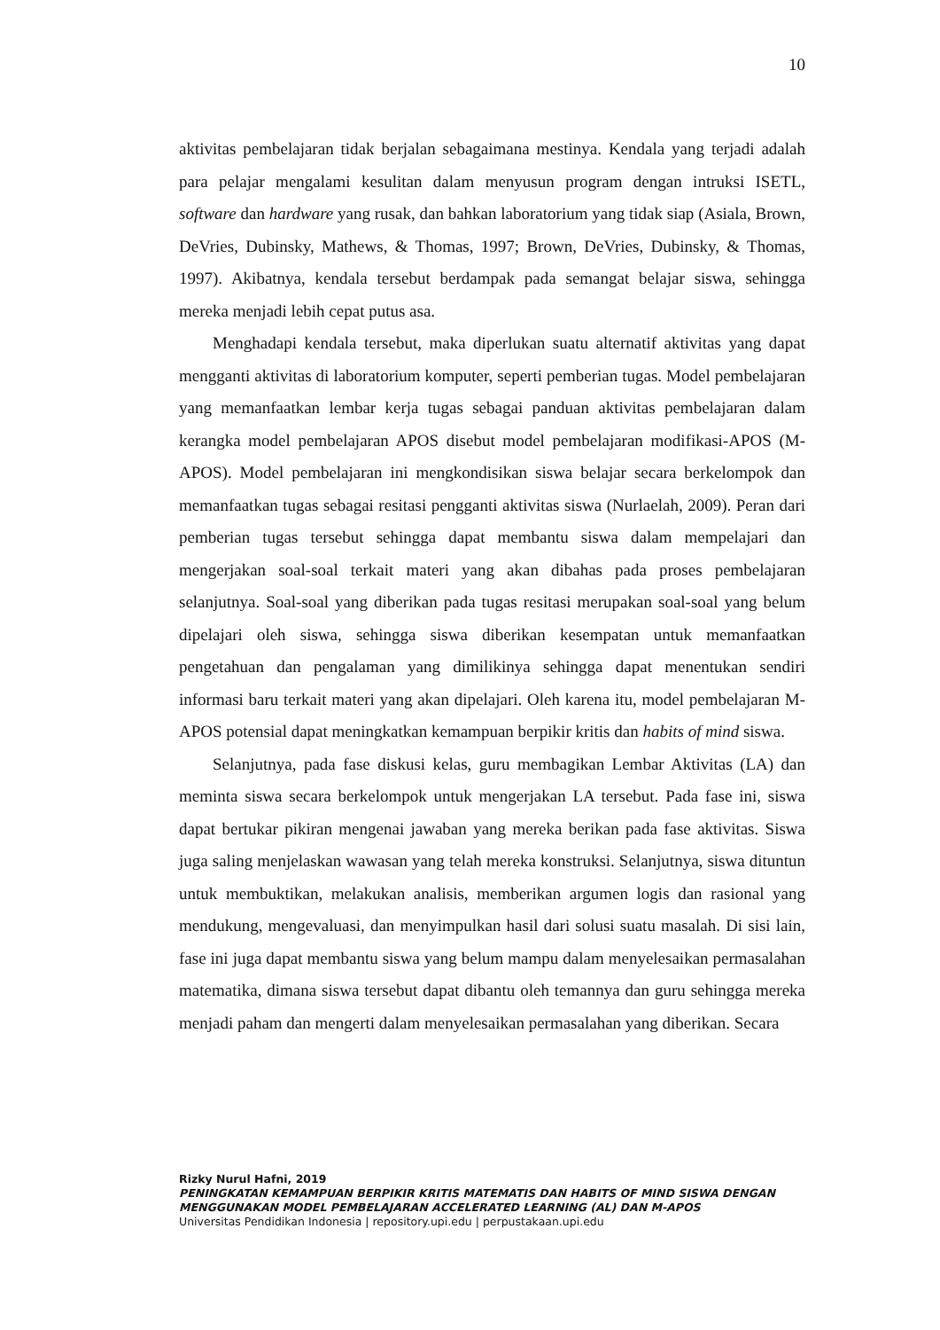10
aktivitas pembelajaran tidak berjalan sebagaimana mestinya. Kendala yang terjadi adalah para pelajar mengalami kesulitan dalam menyusun program dengan intruksi ISETL, software dan hardware yang rusak, dan bahkan laboratorium yang tidak siap (Asiala, Brown, DeVries, Dubinsky, Mathews, & Thomas, 1997; Brown, DeVries, Dubinsky, & Thomas, 1997). Akibatnya, kendala tersebut berdampak pada semangat belajar siswa, sehingga mereka menjadi lebih cepat putus asa.
Menghadapi kendala tersebut, maka diperlukan suatu alternatif aktivitas yang dapat mengganti aktivitas di laboratorium komputer, seperti pemberian tugas. Model pembelajaran yang memanfaatkan lembar kerja tugas sebagai panduan aktivitas pembelajaran dalam kerangka model pembelajaran APOS disebut model pembelajaran modifikasi-APOS (M-APOS). Model pembelajaran ini mengkondisikan siswa belajar secara berkelompok dan memanfaatkan tugas sebagai resitasi pengganti aktivitas siswa (Nurlaelah, 2009). Peran dari pemberian tugas tersebut sehingga dapat membantu siswa dalam mempelajari dan mengerjakan soal-soal terkait materi yang akan dibahas pada proses pembelajaran selanjutnya. Soal-soal yang diberikan pada tugas resitasi merupakan soal-soal yang belum dipelajari oleh siswa, sehingga siswa diberikan kesempatan untuk memanfaatkan pengetahuan dan pengalaman yang dimilikinya sehingga dapat menentukan sendiri informasi baru terkait materi yang akan dipelajari. Oleh karena itu, model pembelajaran M-APOS potensial dapat meningkatkan kemampuan berpikir kritis dan habits of mind siswa.
Selanjutnya, pada fase diskusi kelas, guru membagikan Lembar Aktivitas (LA) dan meminta siswa secara berkelompok untuk mengerjakan LA tersebut. Pada fase ini, siswa dapat bertukar pikiran mengenai jawaban yang mereka berikan pada fase aktivitas. Siswa juga saling menjelaskan wawasan yang telah mereka konstruksi. Selanjutnya, siswa dituntun untuk membuktikan, melakukan analisis, memberikan argumen logis dan rasional yang mendukung, mengevaluasi, dan menyimpulkan hasil dari solusi suatu masalah. Di sisi lain, fase ini juga dapat membantu siswa yang belum mampu dalam menyelesaikan permasalahan matematika, dimana siswa tersebut dapat dibantu oleh temannya dan guru sehingga mereka menjadi paham dan mengerti dalam menyelesaikan permasalahan yang diberikan. Secara
Rizky Nurul Hafni, 2019
PENINGKATAN KEMAMPUAN BERPIKIR KRITIS MATEMATIS DAN HABITS OF MIND SISWA DENGAN MENGGUNAKAN MODEL PEMBELAJARAN ACCELERATED LEARNING (AL) DAN M-APOS
Universitas Pendidikan Indonesia | repository.upi.edu | perpustakaan.upi.edu